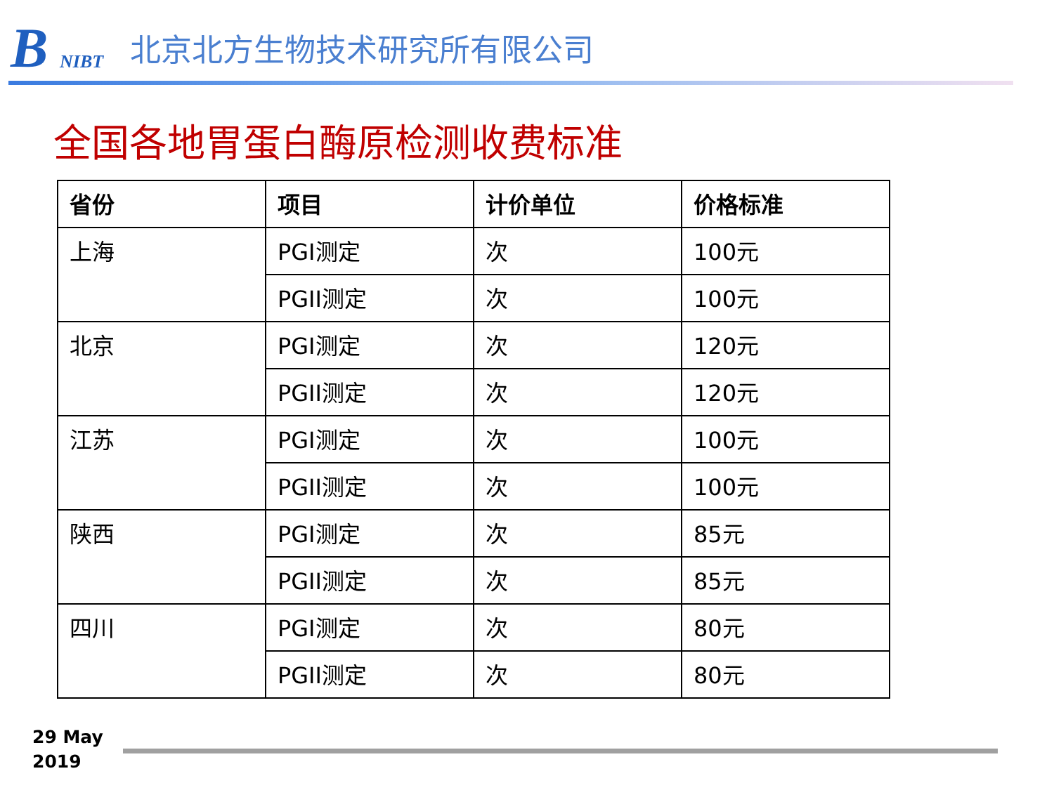B NIBT
北京北方生物技术研究所有限公司
全国各地胃蛋白酶原检测收费标准
| 省份 | 项目 | 计价单位 | 价格标准 |
| --- | --- | --- | --- |
| 上海 | PGI测定 | 次 | 100元 |
| | PGII测定 | 次 | 100元 |
| 北京 | PGI测定 | 次 | 120元 |
| | PGII测定 | 次 | 120元 |
| 江苏 | PGI测定 | 次 | 100元 |
| | PGII测定 | 次 | 100元 |
| 陕西 | PGI测定 | 次 | 85元 |
| | PGII测定 | 次 | 85元 |
| 四川 | PGI测定 | 次 | 80元 |
| | PGII测定 | 次 | 80元 |
29 May
2019